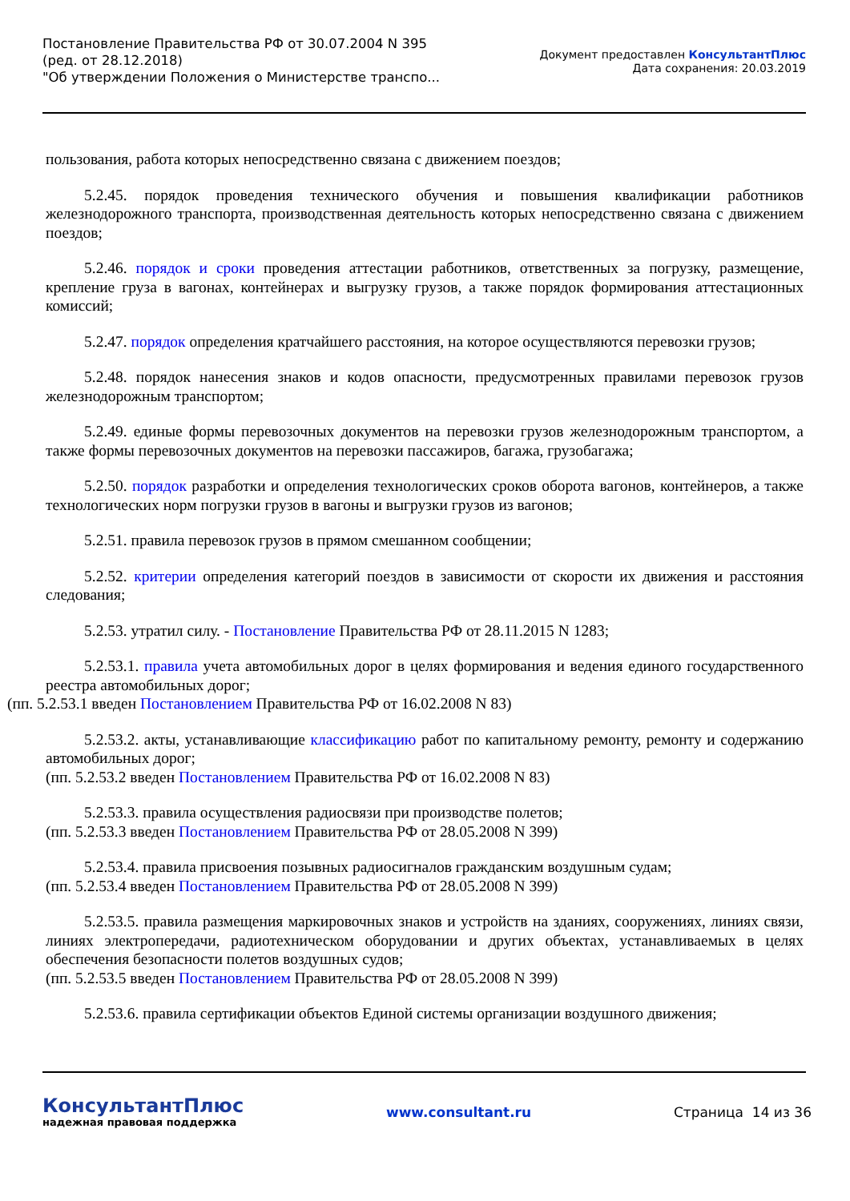Постановление Правительства РФ от 30.07.2004 N 395
(ред. от 28.12.2018)
"Об утверждении Положения о Министерстве транспо...
Документ предоставлен КонсультантПлюс
Дата сохранения: 20.03.2019
пользования, работа которых непосредственно связана с движением поездов;
5.2.45. порядок проведения технического обучения и повышения квалификации работников железнодорожного транспорта, производственная деятельность которых непосредственно связана с движением поездов;
5.2.46. порядок и сроки проведения аттестации работников, ответственных за погрузку, размещение, крепление груза в вагонах, контейнерах и выгрузку грузов, а также порядок формирования аттестационных комиссий;
5.2.47. порядок определения кратчайшего расстояния, на которое осуществляются перевозки грузов;
5.2.48. порядок нанесения знаков и кодов опасности, предусмотренных правилами перевозок грузов железнодорожным транспортом;
5.2.49. единые формы перевозочных документов на перевозки грузов железнодорожным транспортом, а также формы перевозочных документов на перевозки пассажиров, багажа, грузобагажа;
5.2.50. порядок разработки и определения технологических сроков оборота вагонов, контейнеров, а также технологических норм погрузки грузов в вагоны и выгрузки грузов из вагонов;
5.2.51. правила перевозок грузов в прямом смешанном сообщении;
5.2.52. критерии определения категорий поездов в зависимости от скорости их движения и расстояния следования;
5.2.53. утратил силу. - Постановление Правительства РФ от 28.11.2015 N 1283;
5.2.53.1. правила учета автомобильных дорог в целях формирования и ведения единого государственного реестра автомобильных дорог;
(пп. 5.2.53.1 введен Постановлением Правительства РФ от 16.02.2008 N 83)
5.2.53.2. акты, устанавливающие классификацию работ по капитальному ремонту, ремонту и содержанию автомобильных дорог;
(пп. 5.2.53.2 введен Постановлением Правительства РФ от 16.02.2008 N 83)
5.2.53.3. правила осуществления радиосвязи при производстве полетов;
(пп. 5.2.53.3 введен Постановлением Правительства РФ от 28.05.2008 N 399)
5.2.53.4. правила присвоения позывных радиосигналов гражданским воздушным судам;
(пп. 5.2.53.4 введен Постановлением Правительства РФ от 28.05.2008 N 399)
5.2.53.5. правила размещения маркировочных знаков и устройств на зданиях, сооружениях, линиях связи, линиях электропередачи, радиотехническом оборудовании и других объектах, устанавливаемых в целях обеспечения безопасности полетов воздушных судов;
(пп. 5.2.53.5 введен Постановлением Правительства РФ от 28.05.2008 N 399)
5.2.53.6. правила сертификации объектов Единой системы организации воздушного движения;
КонсультантПлюс
надежная правовая поддержка
www.consultant.ru Страница 14 из 36